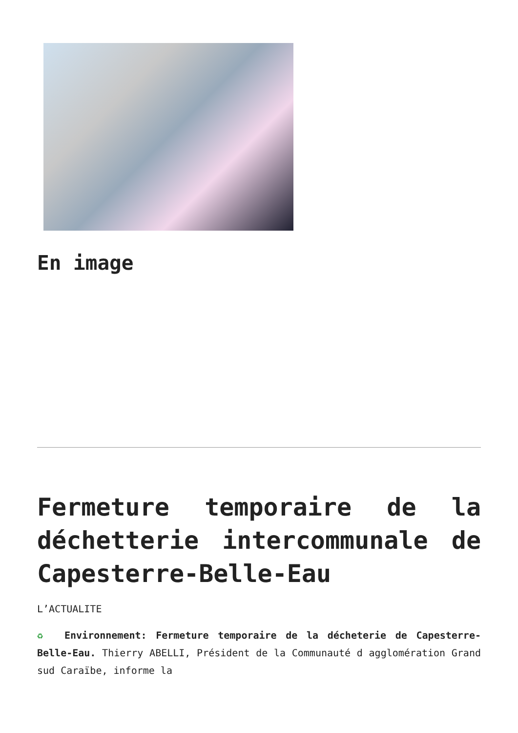En image
Fermeture temporaire de la déchetterie intercommunale de Capesterre-Belle-Eau
L’ACTUALITE
♻ Environnement: Fermeture temporaire de la décheterie de Capesterre-Belle-Eau. Thierry ABELLI, Président de la Communauté d agglomération Grand sud Caraïbe, informe la